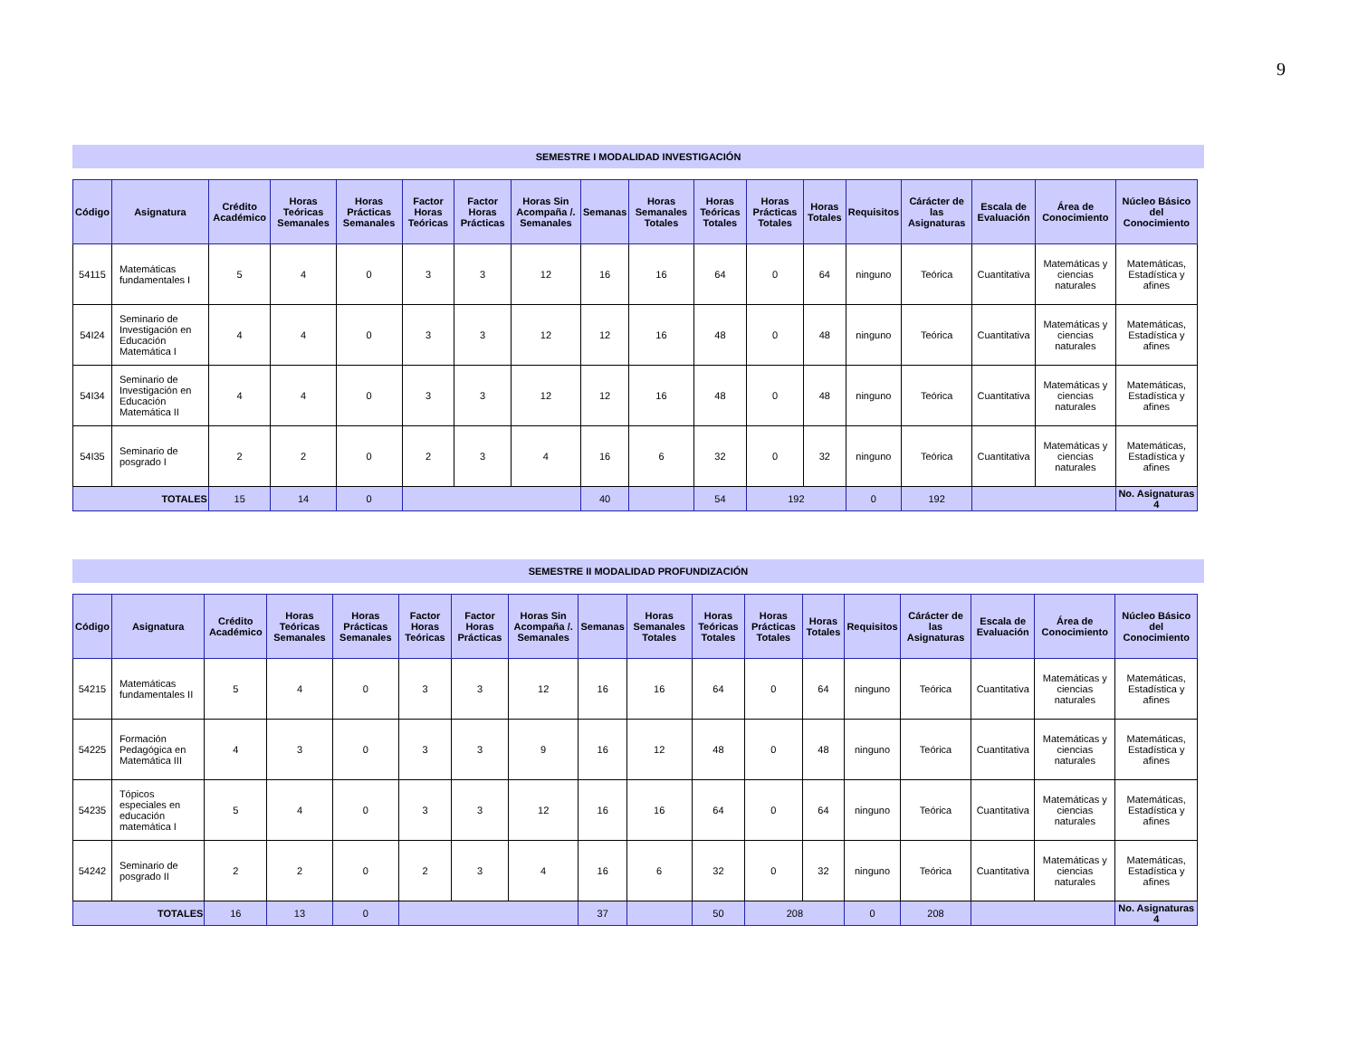9
SEMESTRE I MODALIDAD INVESTIGACIÓN
| Código | Asignatura | Crédito Académico | Horas Teóricas Semanales | Horas Prácticas Semanales | Factor Horas Teóricas | Factor Horas Prácticas | Horas Sin Acompaña /. Semanales | Semanas | Horas Semanales Totales | Horas Teóricas Totales | Horas Prácticas Totales | Horas Totales | Requisitos | Cárácter de las Asignaturas | Escala de Evaluación | Área de Conocimiento | Núcleo Básico del Conocimiento |
| --- | --- | --- | --- | --- | --- | --- | --- | --- | --- | --- | --- | --- | --- | --- | --- | --- | --- |
| 54115 | Matemáticas fundamentales I | 5 | 4 | 0 | 3 | 3 | 12 | 16 | 16 | 64 | 0 | 64 | ninguno | Teórica | Cuantitativa | Matemáticas y ciencias naturales | Matemáticas, Estadística y afines |
| 54I24 | Seminario de Investigación en Educación Matemática I | 4 | 4 | 0 | 3 | 3 | 12 | 12 | 16 | 48 | 0 | 48 | ninguno | Teórica | Cuantitativa | Matemáticas y ciencias naturales | Matemáticas, Estadística y afines |
| 54I34 | Seminario de Investigación en Educación Matemática II | 4 | 4 | 0 | 3 | 3 | 12 | 12 | 16 | 48 | 0 | 48 | ninguno | Teórica | Cuantitativa | Matemáticas y ciencias naturales | Matemáticas, Estadística y afines |
| 54I35 | Seminario de posgrado I | 2 | 2 | 0 | 2 | 3 | 4 | 16 | 6 | 32 | 0 | 32 | ninguno | Teórica | Cuantitativa | Matemáticas y ciencias naturales | Matemáticas, Estadística y afines |
| TOTALES | | 15 | 14 | 0 | | | | 40 | | 54 | 192 | | 0 | 192 | | | No. Asignaturas 4 |
SEMESTRE II MODALIDAD PROFUNDIZACIÓN
| Código | Asignatura | Crédito Académico | Horas Teóricas Semanales | Horas Prácticas Semanales | Factor Horas Teóricas | Factor Horas Prácticas | Horas Sin Acompaña /. Semanales | Semanas | Horas Semanales Totales | Horas Teóricas Totales | Horas Prácticas Totales | Horas Totales | Requisitos | Cárácter de las Asignaturas | Escala de Evaluación | Área de Conocimiento | Núcleo Básico del Conocimiento |
| --- | --- | --- | --- | --- | --- | --- | --- | --- | --- | --- | --- | --- | --- | --- | --- | --- | --- |
| 54215 | Matemáticas fundamentales II | 5 | 4 | 0 | 3 | 3 | 12 | 16 | 16 | 64 | 0 | 64 | ninguno | Teórica | Cuantitativa | Matemáticas y ciencias naturales | Matemáticas, Estadística y afines |
| 54225 | Formación Pedagógica en Matemática III | 4 | 3 | 0 | 3 | 3 | 9 | 16 | 12 | 48 | 0 | 48 | ninguno | Teórica | Cuantitativa | Matemáticas y ciencias naturales | Matemáticas, Estadística y afines |
| 54235 | Tópicos especiales en educación matemática I | 5 | 4 | 0 | 3 | 3 | 12 | 16 | 16 | 64 | 0 | 64 | ninguno | Teórica | Cuantitativa | Matemáticas y ciencias naturales | Matemáticas, Estadística y afines |
| 54242 | Seminario de posgrado II | 2 | 2 | 0 | 2 | 3 | 4 | 16 | 6 | 32 | 0 | 32 | ninguno | Teórica | Cuantitativa | Matemáticas y ciencias naturales | Matemáticas, Estadística y afines |
| TOTALES | | 16 | 13 | 0 | | | | 37 | | 50 | 208 | | 0 | 208 | | | No. Asignaturas 4 |